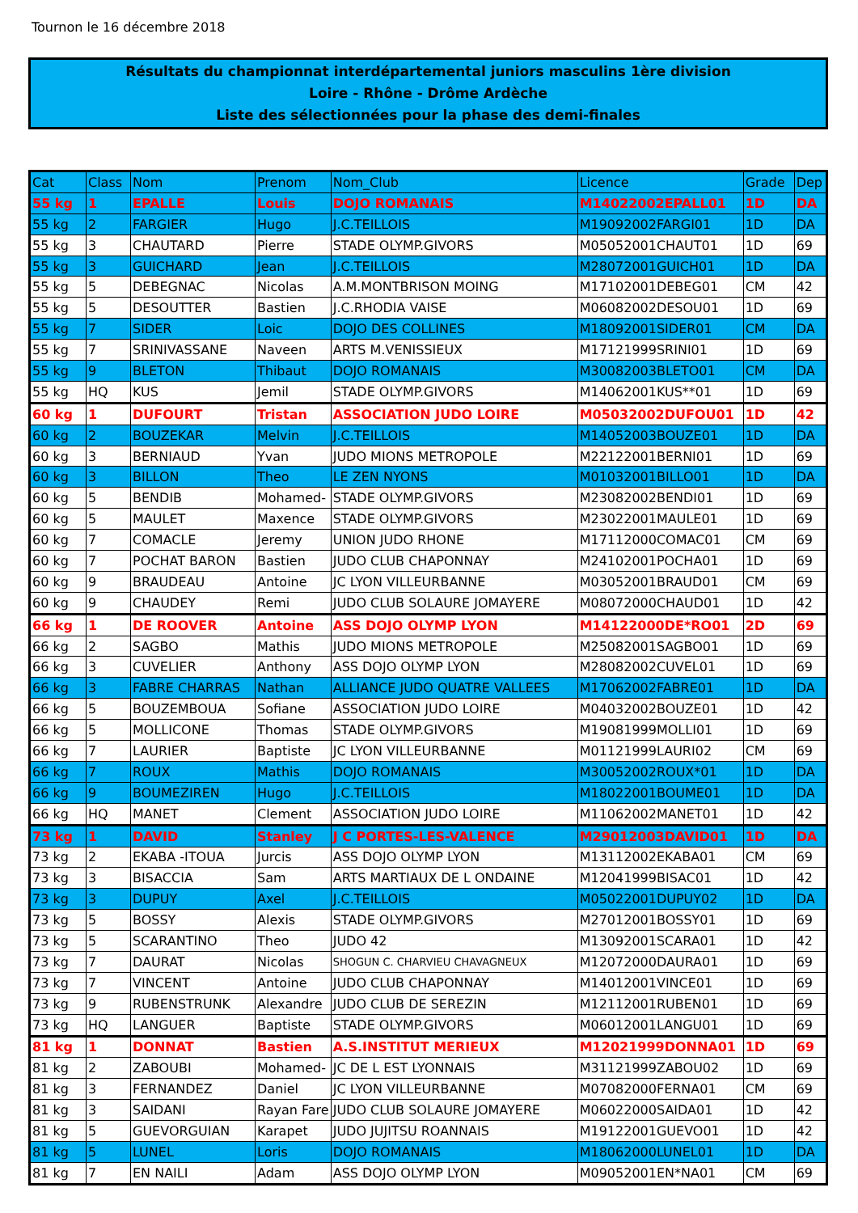Tournon le 16 décembre 2018
Résultats du championnat interdépartemental juniors masculins 1ère division
Loire - Rhône - Drôme Ardèche
Liste des sélectionnées pour la phase des demi-finales
| Cat | Class | Nom | Prenom | Nom_Club | Licence | Grade | Dep |
| --- | --- | --- | --- | --- | --- | --- | --- |
| 55 kg | 1 | EPALLE | Louis | DOJO ROMANAIS | M14022002EPALL01 | 1D | DA |
| 55 kg | 2 | FARGIER | Hugo | J.C.TEILLOIS | M19092002FARGI01 | 1D | DA |
| 55 kg | 3 | CHAUTARD | Pierre | STADE OLYMP.GIVORS | M05052001CHAUT01 | 1D | 69 |
| 55 kg | 3 | GUICHARD | Jean | J.C.TEILLOIS | M28072001GUICH01 | 1D | DA |
| 55 kg | 5 | DEBEGNAC | Nicolas | A.M.MONTBRISON MOING | M17102001DEBEG01 | CM | 42 |
| 55 kg | 5 | DESOUTTER | Bastien | J.C.RHODIA VAISE | M06082002DESOU01 | 1D | 69 |
| 55 kg | 7 | SIDER | Loic | DOJO DES COLLINES | M18092001SIDER01 | CM | DA |
| 55 kg | 7 | SRINIVASSANE | Naveen | ARTS M.VENISSIEUX | M17121999SRINI01 | 1D | 69 |
| 55 kg | 9 | BLETON | Thibaut | DOJO ROMANAIS | M30082003BLETO01 | CM | DA |
| 55 kg | HQ | KUS | Jemil | STADE OLYMP.GIVORS | M14062001KUS**01 | 1D | 69 |
| 60 kg | 1 | DUFOURT | Tristan | ASSOCIATION JUDO LOIRE | M05032002DUFOU01 | 1D | 42 |
| 60 kg | 2 | BOUZEKAR | Melvin | J.C.TEILLOIS | M14052003BOUZE01 | 1D | DA |
| 60 kg | 3 | BERNIAUD | Yvan | JUDO MIONS METROPOLE | M22122001BERNI01 | 1D | 69 |
| 60 kg | 3 | BILLON | Theo | LE ZEN NYONS | M01032001BILLO01 | 1D | DA |
| 60 kg | 5 | BENDIB | Mohamed- | STADE OLYMP.GIVORS | M23082002BENDI01 | 1D | 69 |
| 60 kg | 5 | MAULET | Maxence | STADE OLYMP.GIVORS | M23022001MAULE01 | 1D | 69 |
| 60 kg | 7 | COMACLE | Jeremy | UNION JUDO RHONE | M17112000COMAC01 | CM | 69 |
| 60 kg | 7 | POCHAT BARON | Bastien | JUDO CLUB CHAPONNAY | M24102001POCHA01 | 1D | 69 |
| 60 kg | 9 | BRAUDEAU | Antoine | JC LYON VILLEURBANNE | M03052001BRAUD01 | CM | 69 |
| 60 kg | 9 | CHAUDEY | Remi | JUDO CLUB SOLAURE JOMAYERE | M08072000CHAUD01 | 1D | 42 |
| 66 kg | 1 | DE ROOVER | Antoine | ASS DOJO OLYMP LYON | M14122000DE*RO01 | 2D | 69 |
| 66 kg | 2 | SAGBO | Mathis | JUDO MIONS METROPOLE | M25082001SAGBO01 | 1D | 69 |
| 66 kg | 3 | CUVELIER | Anthony | ASS DOJO OLYMP LYON | M28082002CUVEL01 | 1D | 69 |
| 66 kg | 3 | FABRE CHARRAS | Nathan | ALLIANCE JUDO QUATRE VALLEES | M17062002FABRE01 | 1D | DA |
| 66 kg | 5 | BOUZEMBOUA | Sofiane | ASSOCIATION JUDO LOIRE | M04032002BOUZE01 | 1D | 42 |
| 66 kg | 5 | MOLLICONE | Thomas | STADE OLYMP.GIVORS | M19081999MOLLI01 | 1D | 69 |
| 66 kg | 7 | LAURIER | Baptiste | JC LYON VILLEURBANNE | M01121999LAURI02 | CM | 69 |
| 66 kg | 7 | ROUX | Mathis | DOJO ROMANAIS | M30052002ROUX*01 | 1D | DA |
| 66 kg | 9 | BOUMEZIREN | Hugo | J.C.TEILLOIS | M18022001BOUME01 | 1D | DA |
| 66 kg | HQ | MANET | Clement | ASSOCIATION JUDO LOIRE | M11062002MANET01 | 1D | 42 |
| 73 kg | 1 | DAVID | Stanley | J C PORTES-LES-VALENCE | M29012003DAVID01 | 1D | DA |
| 73 kg | 2 | EKABA -ITOUA | Jurcis | ASS DOJO OLYMP LYON | M13112002EKABA01 | CM | 69 |
| 73 kg | 3 | BISACCIA | Sam | ARTS MARTIAUX DE L ONDAINE | M12041999BISAC01 | 1D | 42 |
| 73 kg | 3 | DUPUY | Axel | J.C.TEILLOIS | M05022001DUPUY02 | 1D | DA |
| 73 kg | 5 | BOSSY | Alexis | STADE OLYMP.GIVORS | M27012001BOSSY01 | 1D | 69 |
| 73 kg | 5 | SCARANTINO | Theo | JUDO 42 | M13092001SCARA01 | 1D | 42 |
| 73 kg | 7 | DAURAT | Nicolas | SHOGUN C. CHARVIEU CHAVAGNEUX | M12072000DAURA01 | 1D | 69 |
| 73 kg | 7 | VINCENT | Antoine | JUDO CLUB CHAPONNAY | M14012001VINCE01 | 1D | 69 |
| 73 kg | 9 | RUBENSTRUNK | Alexandre | JUDO CLUB DE SEREZIN | M12112001RUBEN01 | 1D | 69 |
| 73 kg | HQ | LANGUER | Baptiste | STADE OLYMP.GIVORS | M06012001LANGU01 | 1D | 69 |
| 81 kg | 1 | DONNAT | Bastien | A.S.INSTITUT MERIEUX | M12021999DONNA01 | 1D | 69 |
| 81 kg | 2 | ZABOUBI | Mohamed- | JC DE L EST LYONNAIS | M31121999ZABOU02 | 1D | 69 |
| 81 kg | 3 | FERNANDEZ | Daniel | JC LYON VILLEURBANNE | M07082000FERNA01 | CM | 69 |
| 81 kg | 3 | SAIDANI | Rayan Fare | JUDO CLUB SOLAURE JOMAYERE | M06022000SAIDA01 | 1D | 42 |
| 81 kg | 5 | GUEVORGUIAN | Karapet | JUDO JUJITSU ROANNAIS | M19122001GUEVO01 | 1D | 42 |
| 81 kg | 5 | LUNEL | Loris | DOJO ROMANAIS | M18062000LUNEL01 | 1D | DA |
| 81 kg | 7 | EN NAILI | Adam | ASS DOJO OLYMP LYON | M09052001EN*NA01 | CM | 69 |